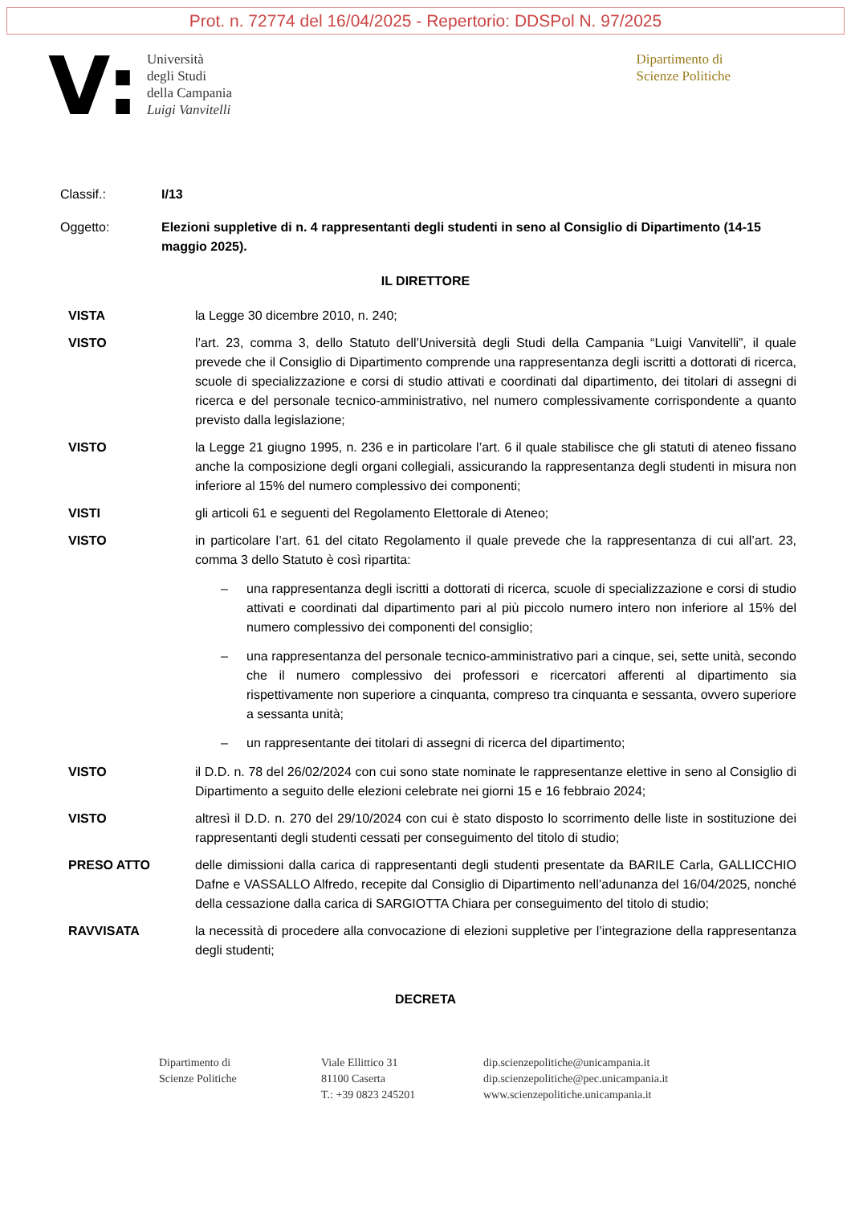Prot. n. 72774 del 16/04/2025 - Repertorio: DDSPol N. 97/2025
V:
Università
degli Studi
della Campania
Luigi Vanvitelli
Dipartimento di
Scienze Politiche
Classif.: I/13
Oggetto: Elezioni suppletive di n. 4 rappresentanti degli studenti in seno al Consiglio di Dipartimento (14-15 maggio 2025).
IL DIRETTORE
VISTA la Legge 30 dicembre 2010, n. 240;
VISTO l’art. 23, comma 3, dello Statuto dell’Università degli Studi della Campania “Luigi Vanvitelli”, il quale prevede che il Consiglio di Dipartimento comprende una rappresentanza degli iscritti a dottorati di ricerca, scuole di specializzazione e corsi di studio attivati e coordinati dal dipartimento, dei titolari di assegni di ricerca e del personale tecnico-amministrativo, nel numero complessivamente corrispondente a quanto previsto dalla legislazione;
VISTO la Legge 21 giugno 1995, n. 236 e in particolare l’art. 6 il quale stabilisce che gli statuti di ateneo fissano anche la composizione degli organi collegiali, assicurando la rappresentanza degli studenti in misura non inferiore al 15% del numero complessivo dei componenti;
VISTI gli articoli 61 e seguenti del Regolamento Elettorale di Ateneo;
VISTO in particolare l’art. 61 del citato Regolamento il quale prevede che la rappresentanza di cui all’art. 23, comma 3 dello Statuto è così ripartita:
– una rappresentanza degli iscritti a dottorati di ricerca, scuole di specializzazione e corsi di studio attivati e coordinati dal dipartimento pari al più piccolo numero intero non inferiore al 15% del numero complessivo dei componenti del consiglio;
– una rappresentanza del personale tecnico-amministrativo pari a cinque, sei, sette unità, secondo che il numero complessivo dei professori e ricercatori afferenti al dipartimento sia rispettivamente non superiore a cinquanta, compreso tra cinquanta e sessanta, ovvero superiore a sessanta unità;
– un rappresentante dei titolari di assegni di ricerca del dipartimento;
VISTO il D.D. n. 78 del 26/02/2024 con cui sono state nominate le rappresentanze elettive in seno al Consiglio di Dipartimento a seguito delle elezioni celebrate nei giorni 15 e 16 febbraio 2024;
VISTO altresì il D.D. n. 270 del 29/10/2024 con cui è stato disposto lo scorrimento delle liste in sostituzione dei rappresentanti degli studenti cessati per conseguimento del titolo di studio;
PRESO ATTO delle dimissioni dalla carica di rappresentanti degli studenti presentate da BARILE Carla, GALLICCHIO Dafne e VASSALLO Alfredo, recepite dal Consiglio di Dipartimento nell’adunanza del 16/04/2025, nonché della cessazione dalla carica di SARGIOTTA Chiara per conseguimento del titolo di studio;
RAVVISATA la necessità di procedere alla convocazione di elezioni suppletive per l’integrazione della rappresentanza degli studenti;
DECRETA
Dipartimento di
Scienze Politiche
Viale Ellittico 31
81100 Caserta
T.: +39 0823 245201
dip.scienzepolitiche@unicampania.it
dip.scienzepolitiche@pec.unicampania.it
www.scienzepolitiche.unicampania.it